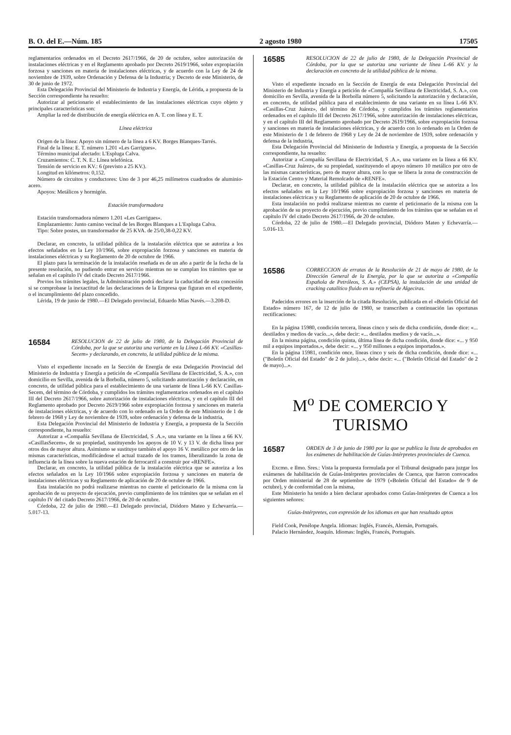B. O. del E.—Núm. 185 2 agosto 1980 17505
reglamentarios ordenados en el Decreto 2617/1966, de 20 de octubre, sobre autorización de instalaciones eléctricas y en el Reglamento aprobado por Decreto 2619/1966, sobre expropiación forzosa y sanciones en materia de instalaciones eléctricas, y de acuerdo con la Ley de 24 de noviembre de 1939, sobre Ordenación y Defensa de la Industria; y Decreto de este Ministerio, de 30 de junio de 1972.
Esta Delegación Provincial del Ministerio de Industria y Energía, de Lérida, a propuesta de la Sección correspondiente ha resuelto:
Autorizar al peticionario el establecimiento de las instalaciones eléctricas cuyo objeto y principales características son:
Ampliar la red de distribución de energía eléctrica en A. T. con línea y E. T.
Línea eléctrica
Origen de la línea: Apoyo sin número de la línea a 6 KV. Borges Blanques-Tarrés.
Final de la línea: E. T. número 1.201 «Les Garrigues».
Término municipal afectado: L'Espluga Calva.
Cruzamientos: C. T. N. E.: Línea telefónica.
Tensión de servicio en KV.: 6 (previsto a 25 KV.).
Longitud en kilómetros: 0,152.
Número de circuitos y conductores: Uno de 3 por 46,25 milímetros cuadrados de aluminio-acero.
Apoyos: Metálicos y hormigón.
Estación transformadora
Estación transformadora número 1.201 «Les Garrigues».
Emplazamiento: Junto camino vecinal de les Borges Blanques a L'Espluga Calva.
Tipo: Sobre postes, un transformador de 25 KVA. de 25/0,38-0,22 KV.
Declarar, en concreto, la utilidad pública de la instalación eléctrica que se autoriza a los efectos señalados en la Ley 10/1966, sobre expropiación forzosa y sanciones en materia de instalaciones eléctricas y su Reglamento de 20 de octubre de 1966.
El plazo para la terminación de la instalación reseñada es de un año a partir de la fecha de la presente resolución, no pudiendo entrar en servicio mientras no se cumplan los trámites que se señalan en el capítulo IV del citado Decreto 2617/1966.
Previos los trámites legales, la Administración podrá declarar la caducidad de esta concesión si se comprobase la inexactitud de las declaraciones de la Empresa que figuran en el expediente, o el incumplimiento del plazo concedido.
Lérida, 19 de junio de 1980.—El Delegado provincial, Eduardo Mías Navés.—3.208-D.
16584 RESOLUCION de 22 de julio de 1980, de la Delegación Provincial de Córdoba, por la que se autoriza una variante en la Línea L-66 KV. «Casillas-Secem» y declarando, en concreto, la utilidad pública de la misma.
Visto el expediente incoado en la Sección de Energía de esta Delegación Provincial del Ministerio de Industria y Energía a petición de «Compañía Sevillana de Electricidad, S. A.», con domicilio en Sevilla, avenida de la Borbolla, número 5, solicitando autorización y declaración, en concreto, de utilidad pública para el establecimiento de una variante de línea L-66 KV. Casillas-Secem, del término de Córdoba, y cumplidos los trámites reglamentarios ordenados en el capítulo III del Decreto 2617/1966, sobre autorización de instalaciones eléctricas, y en el capítulo III del Reglamento aprobado por Decreto 2619/1966 sobre expropiación forzosa y sanciones en materia de instalaciones eléctricas, y de acuerdo con lo ordenado en la Orden de este Ministerio de 1 de febrero de 1968 y Ley de noviembre de 1939, sobre ordenación y defensa de la industria,
Esta Delegación Provincial del Ministerio de Industria y Energía, a propuesta de la Sección correspondiente, ha resuelto:
Autorizar a «Compañía Sevillana de Electricidad, S .A.», una variante en la línea a 66 KV. «CasillasSecem», de su propiedad, sustituyendo los apoyos de 10 V. y 13 V. de dicha línea por otros dos de mayor altura. Asimismo se sustituye también el apoyo 16 V. metálico por otro de las mismas características, modificándose el actual trazado de los tramos, liberalizando la zona de influencia de la línea sobre la nueva estación de ferrocarril a construir por «RENFE».
Declarar, en concreto, la utilidad pública de la instalación eléctrica que se autoriza a los efectos señalados en la Ley 10/1966 sobre expropiación forzosa y sanciones en materia de instalaciones eléctricas y su Reglamento de aplicación de 20 de octubre de 1966.
Esta instalación no podrá realizarse mientras no cuente el peticionario de la misma con la aprobación de su proyecto de ejecución, previo cumplimiento de los trámites que se señalan en el capítulo IV del citado Decreto 2617/1966, de 20 de octubre.
Córdoba, 22 de julio de 1980.—El Delegado provincial, Diódoro Mateo y Echevarría.—5.017-13.
16585 RESOLUCION de 22 de julio de 1980, de la Delegación Provincial de Córdoba, por la que se autoriza una variante de línea L-66 KV. y la declaración en concreto de la utilidad pública de la misma.
Visto el expediente incoado en la Sección de Energía de esta Delegación Provincial del Ministerio de Industria y Energía a petición de «Compañía Sevillana de Electricidad, S. A.», con domicilio en Sevilla, avenida de la Borbolla número 5, solicitando la autorización y declaración, en concreto, de utilidad pública para el establecimiento de una variante en su línea L-66 KV. «Casillas-Cruz Juárez», del término de Córdoba, y cumplidos los trámites reglamentarios ordenados en el capítulo III del Decreto 2617/1966, sobre autorización de instalaciones eléctricas, y en el capítulo III del Reglamento aprobado por Decreto 2619/1966, sobre expropiación forzosa y sanciones en materia de instalaciones eléctricas, y de acuerdo con lo ordenado en la Orden de este Ministerio de 1 de febrero de 1968 y Ley de 24 de noviembre de 1939, sobre ordenación y defensa de la industria,
Esta Delegación Provincial del Ministerio de Industria y Energía, a propuesta de la Sección correspondiente, ha resuelto:
Autorizar a «Compañía Sevillana de Electricidad, S .A.», una variante en la línea a 66 KV. «Casillas-Cruz Juárez», de su propiedad, sustituyendo el apoyo número 10 metálico por otro de las mismas características, pero de mayor altura, con lo que se libera la zona de construcción de la Estación Centro y Material Remolcado de «RENFE».
Declarar, en concreto, la utilidad pública de la instalación eléctrica que se autoriza a los efectos señalados en la Ley 10/1966 sobre expropiación forzosa y sanciones en materia de instalaciones eléctricas y su Reglamento de aplicación de 20 de octubre de 1966.
Esta instalación no podrá realizarse mientras no cuente el peticionario de la misma con la aprobación de su proyecto de ejecución, previo cumplimiento de los trámites que se señalan en el capítulo IV del citado Decreto 2617/1966, de 20 de octubre.
Córdoba, 22 de julio de 1980.—El Delegado provincial, Diódoro Mateo y Echevarría.—5.016-13.
16586 CORRECCION de erratas de la Resolución de 21 de mayo de 1980, de la Dirección General de la Energía, por la que se autoriza a «Compañía Española de Petróleos, S. A.» (CEPSA), la instalación de una unidad de cracking catalítico fluido en su refinería de Algeciras.
Padecidos errores en la inserción de la citada Resolución, publicada en el «Boletín Oficial del Estado» número 167, de 12 de julio de 1980, se transcriben a continuación las oportunas rectificaciones:
En la página 15980, condición tercera, líneas cinco y seis de dicha condición, donde dice: «... destilados y medios de vacío...», debe decir: «... destilados medios y de vacío...».
En la misma página, condición quinta, última línea de dicha condición, donde dice: «... y 950 mil a equipos importados.», debe decir: «... y 950 millones a equipos importados.».
En la página 15981, condición once, líneas cinco y seis de dicha condición, donde dice: «... ("Boletín Oficial del Estado" de 2 de julio)...», debe decir: «... ("Boletín Oficial del Estado" de 2 de mayo)...».
M<sup>o</sup> DE COMERCIO Y TURISMO
16587 ORDEN de 3 de junio de 1980 por la que se publica la lista de aprobados en los exámenes de habilitación de Guías-Intérpretes provinciales de Cuenca.
Excmo. e Ilmo. Sres.: Vista la propuesta formulada por el Tribunal designado para juzgar los exámenes de habilitación de Guías-Intérpretes provinciales de Cuenca, que fueron convocados por Orden ministerial de 28 de septiembre de 1979 («Boletín Oficial del Estado» de 9 de octubre), y de conformidad con la misma,
Este Ministerio ha tenido a bien declarar aprobados como Guías-Intérpretes de Cuenca a los siguientes señores:
Guías-Intérpretes, con expresión de los idiomas en que han resultado aptos
Field Cook, Penélope Angela. Idiomas: Inglés, Francés, Alemán, Portugués.
Palacio Hernández, Joaquín. Idiomas: Inglés, Francés, Portugués.